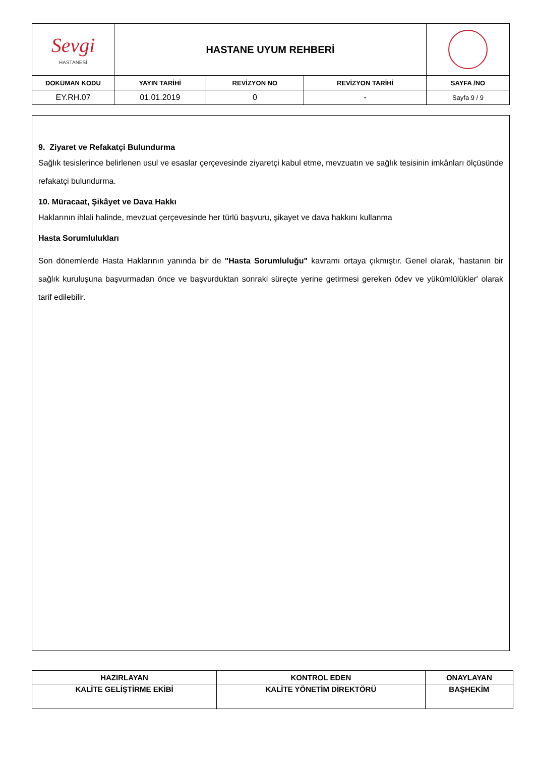| Sevgi HASTANESİ | HASTANE UYUM REHBERİ | | | |
| DOKÜMAN KODU | YAYIN TARİHİ | REVİZYON NO | REVİZYON TARİHİ | SAYFA /NO |
| EY.RH.07 | 01.01.2019 | 0 | - | Sayfa 9 / 9 |
9. Ziyaret ve Refakatçi Bulundurma
Sağlık tesislerince belirlenen usul ve esaslar çerçevesinde ziyaretçi kabul etme, mevzuatın ve sağlık tesisinin imkânları ölçüsünde refakatçi bulundurma.
10. Müracaat, Şikâyet ve Dava Hakkı
Haklarının ihlali halinde, mevzuat çerçevesinde her türlü başvuru, şikayet ve dava hakkını kullanma
Hasta Sorumlulukları
Son dönemlerde Hasta Haklarının yanında bir de "Hasta Sorumluluğu" kavramı ortaya çıkmıştır. Genel olarak, 'hastanın bir sağlık kuruluşuna başvurmadan önce ve başvurduktan sonraki süreçte yerine getirmesi gereken ödev ve yükümlülükler' olarak tarif edilebilir.
| HAZIRLAYAN | KONTROL EDEN | ONAYLAYAN |
| --- | --- | --- |
| KALİTE GELİŞTİRME EKİBİ | KALİTE YÖNETİM DİREKTÖRÜ | BAŞHEKİM |